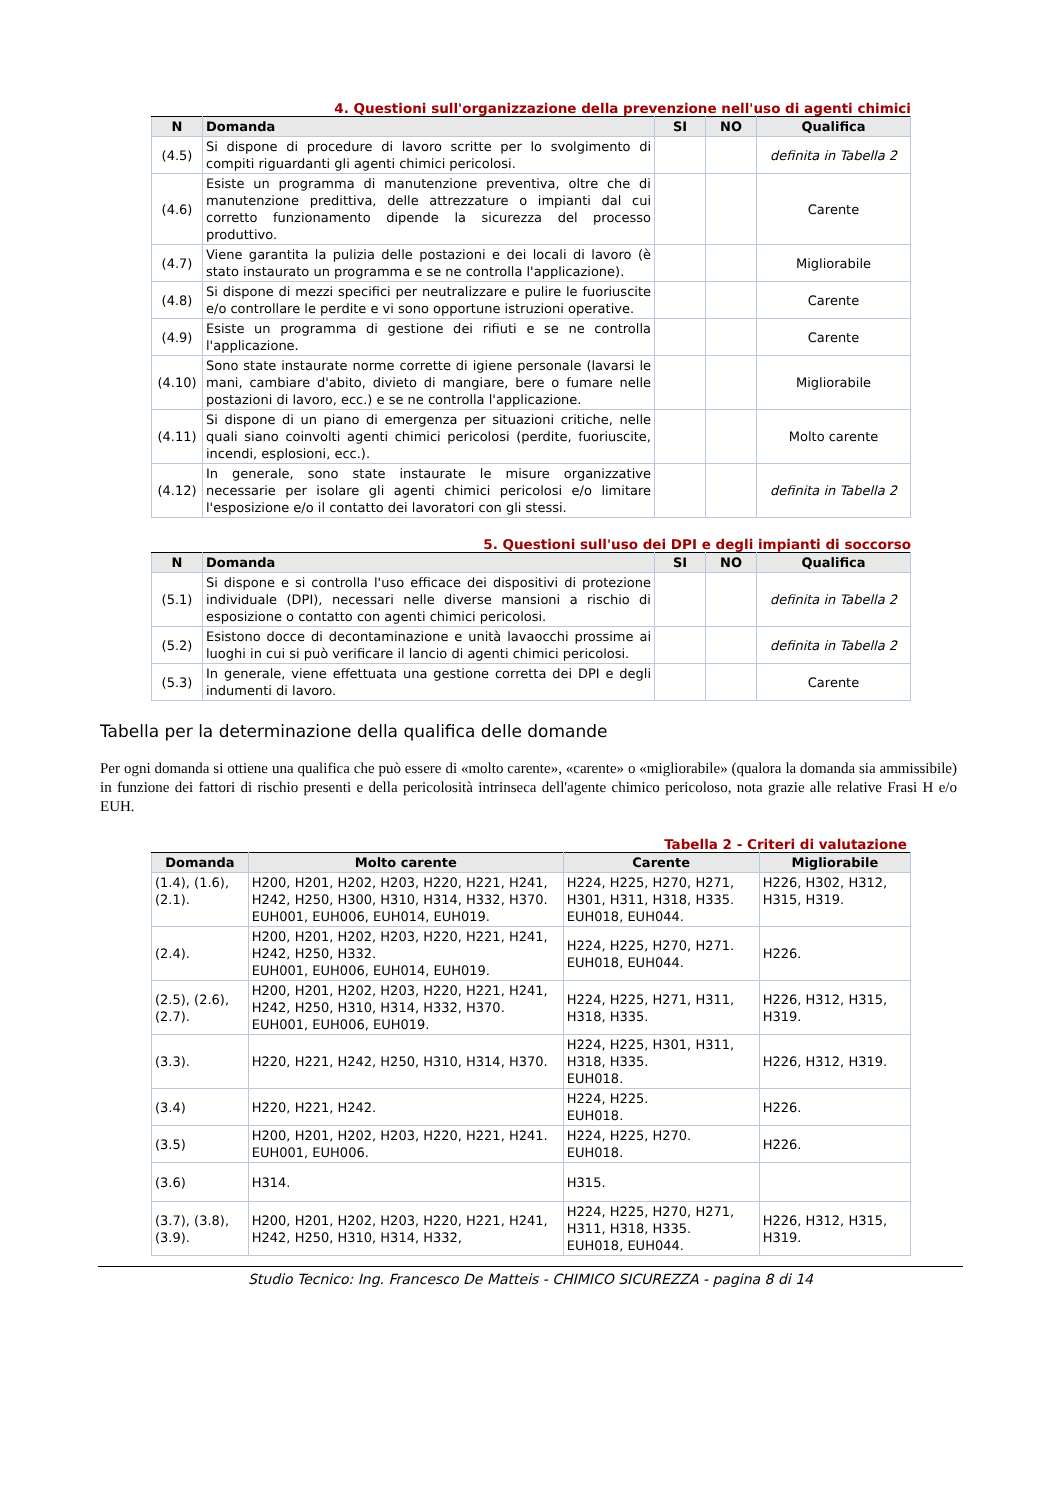4. Questioni sull'organizzazione della prevenzione nell'uso di agenti chimici
| N | Domanda | SI | NO | Qualifica |
| --- | --- | --- | --- | --- |
| (4.5) | Si dispone di procedure di lavoro scritte per lo svolgimento di compiti riguardanti gli agenti chimici pericolosi. | | | definita in Tabella 2 |
| (4.6) | Esiste un programma di manutenzione preventiva, oltre che di manutenzione predittiva, delle attrezzature o impianti dal cui corretto funzionamento dipende la sicurezza del processo produttivo. | | | Carente |
| (4.7) | Viene garantita la pulizia delle postazioni e dei locali di lavoro (è stato instaurato un programma e se ne controlla l'applicazione). | | | Migliorabile |
| (4.8) | Si dispone di mezzi specifici per neutralizzare e pulire le fuoriuscite e/o controllare le perdite e vi sono opportune istruzioni operative. | | | Carente |
| (4.9) | Esiste un programma di gestione dei rifiuti e se ne controlla l'applicazione. | | | Carente |
| (4.10) | Sono state instaurate norme corrette di igiene personale (lavarsi le mani, cambiare d'abito, divieto di mangiare, bere o fumare nelle postazioni di lavoro, ecc.) e se ne controlla l'applicazione. | | | Migliorabile |
| (4.11) | Si dispone di un piano di emergenza per situazioni critiche, nelle quali siano coinvolti agenti chimici pericolosi (perdite, fuoriuscite, incendi, esplosioni, ecc.). | | | Molto carente |
| (4.12) | In generale, sono state instaurate le misure organizzative necessarie per isolare gli agenti chimici pericolosi e/o limitare l'esposizione e/o il contatto dei lavoratori con gli stessi. | | | definita in Tabella 2 |
5. Questioni sull'uso dei DPI e degli impianti di soccorso
| N | Domanda | SI | NO | Qualifica |
| --- | --- | --- | --- | --- |
| (5.1) | Si dispone e si controlla l'uso efficace dei dispositivi di protezione individuale (DPI), necessari nelle diverse mansioni a rischio di esposizione o contatto con agenti chimici pericolosi. | | | definita in Tabella 2 |
| (5.2) | Esistono docce di decontaminazione e unità lavaocchi prossime ai luoghi in cui si può verificare il lancio di agenti chimici pericolosi. | | | definita in Tabella 2 |
| (5.3) | In generale, viene effettuata una gestione corretta dei DPI e degli indumenti di lavoro. | | | Carente |
Tabella per la determinazione della qualifica delle domande
Per ogni domanda si ottiene una qualifica che può essere di «molto carente», «carente» o «migliorabile» (qualora la domanda sia ammissibile) in funzione dei fattori di rischio presenti e della pericolosità intrinseca dell'agente chimico pericoloso, nota grazie alle relative Frasi H e/o EUH.
Tabella 2 - Criteri di valutazione
| Domanda | Molto carente | Carente | Migliorabile |
| --- | --- | --- | --- |
| (1.4), (1.6), (2.1). | H200, H201, H202, H203, H220, H221, H241, H242, H250, H300, H310, H314, H332, H370. EUH001, EUH006, EUH014, EUH019. | H224, H225, H270, H271, H301, H311, H318, H335. EUH018, EUH044. | H226, H302, H312, H315, H319. |
| (2.4). | H200, H201, H202, H203, H220, H221, H241, H242, H250, H332. EUH001, EUH006, EUH014, EUH019. | H224, H225, H270, H271. EUH018, EUH044. | H226. |
| (2.5), (2.6), (2.7). | H200, H201, H202, H203, H220, H221, H241, H242, H250, H310, H314, H332, H370. EUH001, EUH006, EUH019. | H224, H225, H271, H311, H318, H335. | H226, H312, H315, H319. |
| (3.3). | H220, H221, H242, H250, H310, H314, H370. | H224, H225, H301, H311, H318, H335. EUH018. | H226, H312, H319. |
| (3.4) | H220, H221, H242. | H224, H225. EUH018. | H226. |
| (3.5) | H200, H201, H202, H203, H220, H221, H241. EUH001, EUH006. | H224, H225, H270. EUH018. | H226. |
| (3.6) | H314. | H315. | |
| (3.7), (3.8), (3.9). | H200, H201, H202, H203, H220, H221, H241, H242, H250, H310, H314, H332, | H224, H225, H270, H271, H311, H318, H335. EUH018, EUH044. | H226, H312, H315, H319. |
Studio Tecnico: Ing. Francesco De Matteis - CHIMICO SICUREZZA - pagina 8 di 14